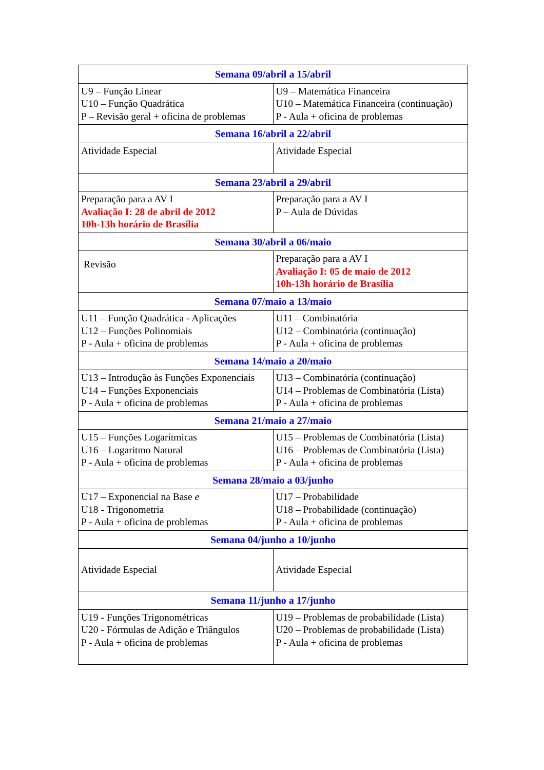| Semana 09/abril a 15/abril | |
| --- | --- |
| U9 – Função Linear U10 – Função Quadrática P – Revisão geral + oficina de problemas | U9 – Matemática Financeira U10 – Matemática Financeira (continuação) P - Aula + oficina de problemas |
| Semana 16/abril a 22/abril | |
| Atividade Especial | Atividade Especial |
| Semana 23/abril a 29/abril | |
| Preparação para a AV I Avaliação I: 28 de abril de 2012 10h-13h horário de Brasília | Preparação para a AV I P – Aula de Dúvidas |
| Semana 30/abril a 06/maio | |
| Revisão | Preparação para a AV I Avaliação I: 05 de maio de 2012 10h-13h horário de Brasília |
| Semana 07/maio a 13/maio | |
| U11 – Função Quadrática - Aplicações U12 – Funções Polinomiais P - Aula + oficina de problemas | U11 – Combinatória U12 – Combinatória (continuação) P - Aula + oficina de problemas |
| Semana 14/maio a 20/maio | |
| U13 – Introdução às Funções Exponenciais U14 – Funções Exponenciais P - Aula + oficina de problemas | U13 – Combinatória (continuação) U14 – Problemas de Combinatória (Lista) P - Aula + oficina de problemas |
| Semana 21/maio a 27/maio | |
| U15 – Funções Logarítmicas U16 – Logaritmo Natural P - Aula + oficina de problemas | U15 – Problemas de Combinatória (Lista) U16 – Problemas de Combinatória (Lista) P - Aula + oficina de problemas |
| Semana 28/maio a 03/junho | |
| U17 – Exponencial na Base e U18 - Trigonometria P - Aula + oficina de problemas | U17 – Probabilidade U18 – Probabilidade (continuação) P - Aula + oficina de problemas |
| Semana 04/junho a 10/junho | |
| Atividade Especial | Atividade Especial |
| Semana 11/junho a 17/junho | |
| U19 - Funções Trigonométricas U20 - Fórmulas de Adição e Triângulos P - Aula + oficina de problemas | U19 – Problemas de probabilidade (Lista) U20 – Problemas de probabilidade (Lista) P - Aula + oficina de problemas |